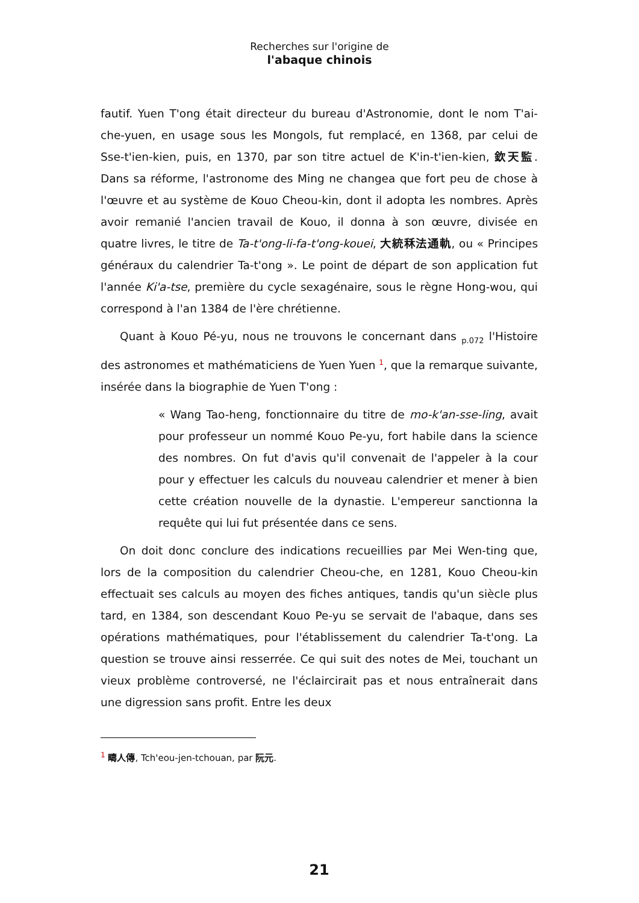Recherches sur l'origine de
l'abaque chinois
fautif. Yuen T'ong était directeur du bureau d'Astronomie, dont le nom T'ai-che-yuen, en usage sous les Mongols, fut remplacé, en 1368, par celui de Sse-t'ien-kien, puis, en 1370, par son titre actuel de K'in-t'ien-kien, 欽天監. Dans sa réforme, l'astronome des Ming ne changea que fort peu de chose à l'œuvre et au système de Kouo Cheou-kin, dont il adopta les nombres. Après avoir remanié l'ancien travail de Kouo, il donna à son œuvre, divisée en quatre livres, le titre de Ta-t'ong-li-fa-t'ong-kouei, 大統秝法通軌, ou « Principes généraux du calendrier Ta-t'ong ». Le point de départ de son application fut l'année Ki'a-tse, première du cycle sexagénaire, sous le règne Hong-wou, qui correspond à l'an 1384 de l'ère chrétienne.
Quant à Kouo Pé-yu, nous ne trouvons le concernant dans p.072 l'Histoire des astronomes et mathématiciens de Yuen Yuen <sup>1</sup>, que la remarque suivante, insérée dans la biographie de Yuen T'ong :
« Wang Tao-heng, fonctionnaire du titre de mo-k'an-sse-ling, avait pour professeur un nommé Kouo Pe-yu, fort habile dans la science des nombres. On fut d'avis qu'il convenait de l'appeler à la cour pour y effectuer les calculs du nouveau calendrier et mener à bien cette création nouvelle de la dynastie. L'empereur sanctionna la requête qui lui fut présentée dans ce sens.
On doit donc conclure des indications recueillies par Mei Wen-ting que, lors de la composition du calendrier Cheou-che, en 1281, Kouo Cheou-kin effectuait ses calculs au moyen des fiches antiques, tandis qu'un siècle plus tard, en 1384, son descendant Kouo Pe-yu se servait de l'abaque, dans ses opérations mathématiques, pour l'établissement du calendrier Ta-t'ong. La question se trouve ainsi resserrée. Ce qui suit des notes de Mei, touchant un vieux problème controversé, ne l'éclaircirait pas et nous entraînerait dans une digression sans profit. Entre les deux
<sup>1</sup> 疇人傳, Tch'eou-jen-tchouan, par 阮元.
21